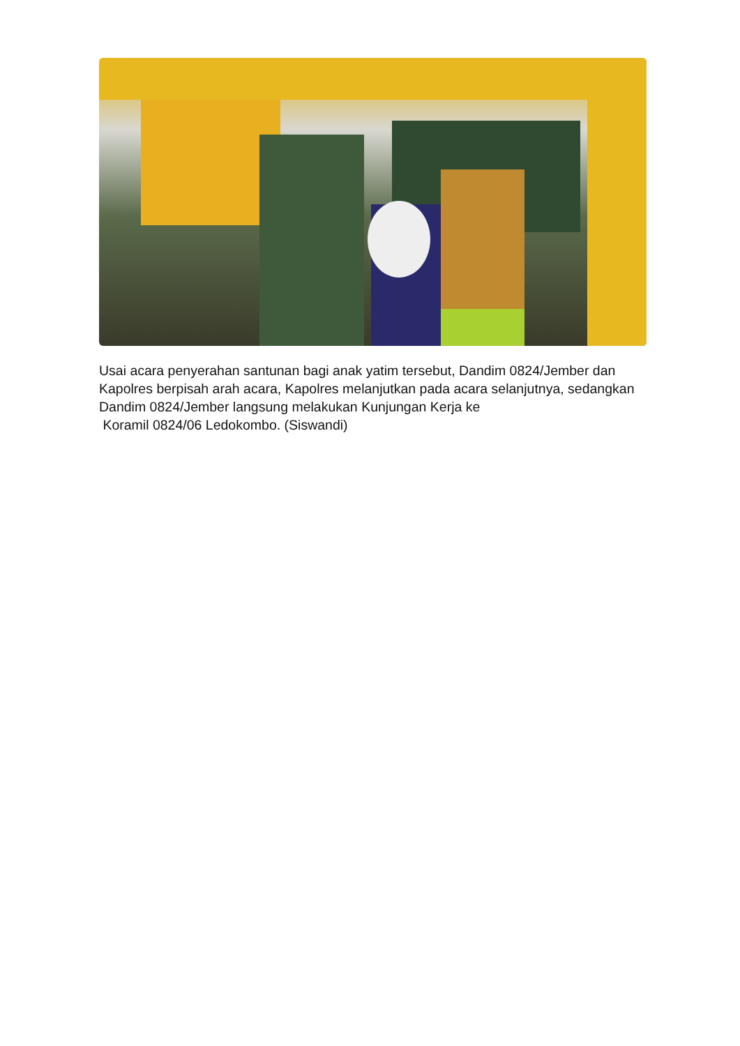Usai acara penyerahan santunan bagi anak yatim tersebut, Dandim 0824/Jember dan Kapolres berpisah arah acara, Kapolres melanjutkan pada acara selanjutnya, sedangkan Dandim 0824/Jember langsung melakukan Kunjungan Kerja ke
Koramil 0824/06 Ledokombo. (Siswandi)